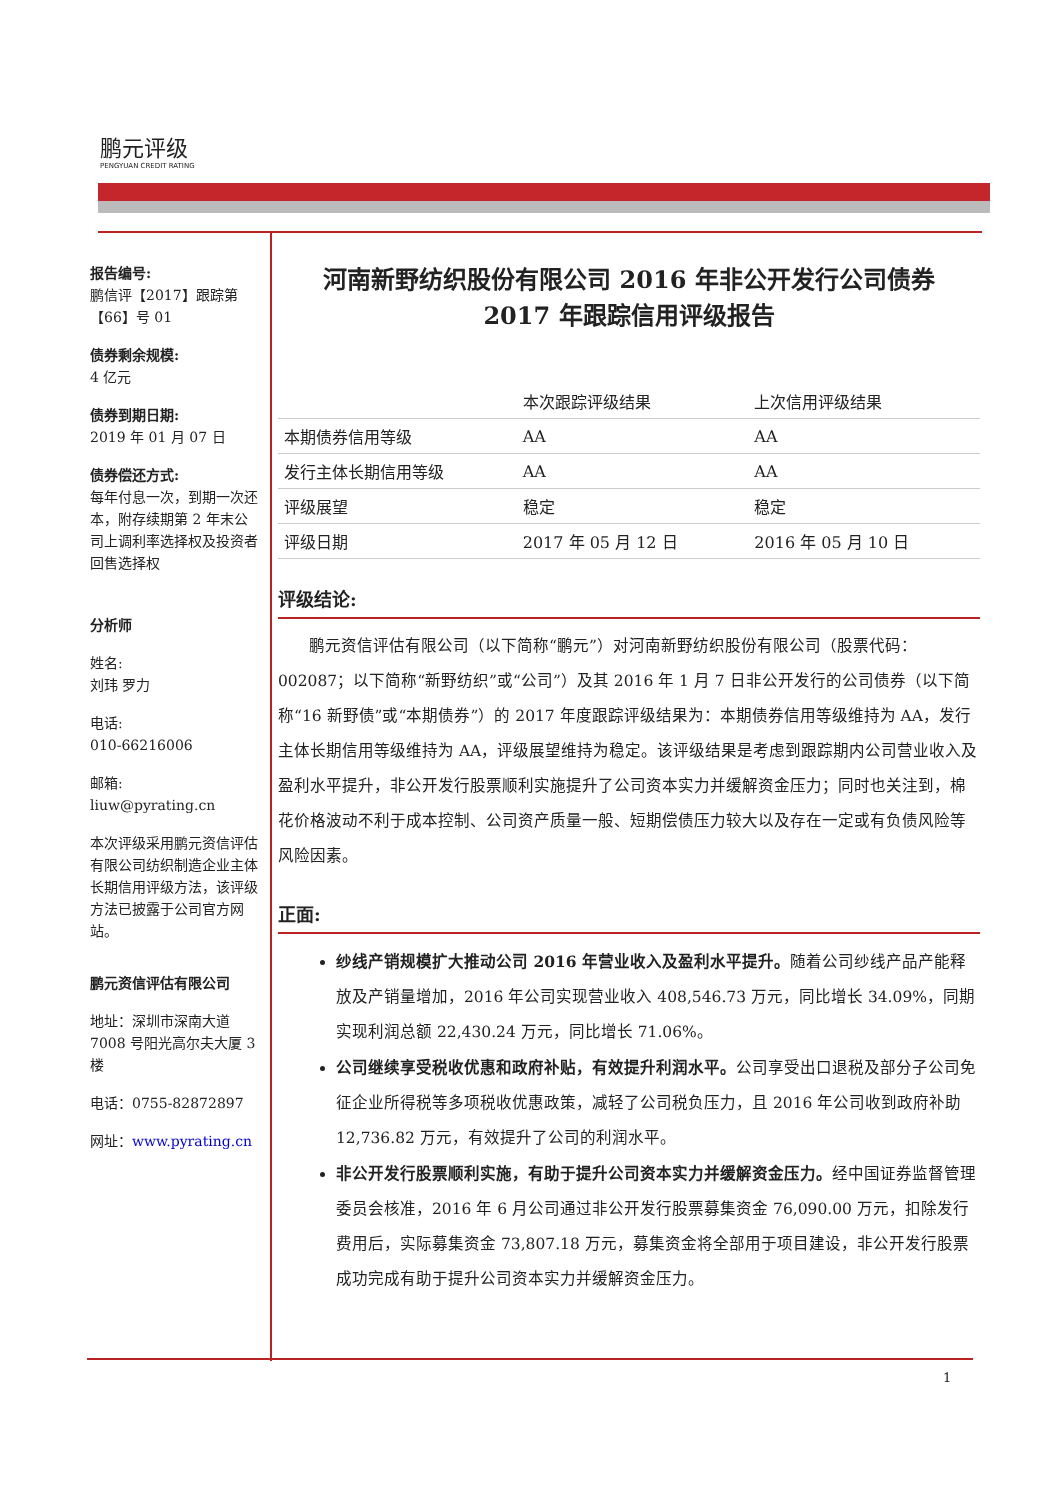鹏元评级
PENGYUAN CREDIT RATING
报告编号:
鹏信评【2017】跟踪第【66】号 01
债券剩余规模:
4 亿元
债券到期日期:
2019 年 01 月 07 日
债券偿还方式:
每年付息一次，到期一次还本，附存续期第 2 年末公司上调利率选择权及投资者回售选择权
分析师
姓名:
刘玮 罗力
电话:
010-66216006
邮箱:
liuw@pyrating.cn
本次评级采用鹏元资信评估有限公司纺织制造企业主体长期信用评级方法，该评级方法已披露于公司官方网站。
鹏元资信评估有限公司
地址：深圳市深南大道 7008 号阳光高尔夫大厦 3 楼
电话：0755-82872897
网址：www.pyrating.cn
河南新野纺织股份有限公司 2016 年非公开发行公司债券
2017 年跟踪信用评级报告
| | 本次跟踪评级结果 | 上次信用评级结果 |
| --- | --- | --- |
| 本期债券信用等级 | AA | AA |
| 发行主体长期信用等级 | AA | AA |
| 评级展望 | 稳定 | 稳定 |
| 评级日期 | 2017 年 05 月 12 日 | 2016 年 05 月 10 日 |
评级结论:
鹏元资信评估有限公司（以下简称“鹏元”）对河南新野纺织股份有限公司（股票代码：002087；以下简称“新野纺织”或“公司”）及其 2016 年 1 月 7 日非公开发行的公司债券（以下简称“16 新野债”或“本期债券”）的 2017 年度跟踪评级结果为：本期债券信用等级维持为 AA，发行主体长期信用等级维持为 AA，评级展望维持为稳定。该评级结果是考虑到跟踪期内公司营业收入及盈利水平提升，非公开发行股票顺利实施提升了公司资本实力并缓解资金压力；同时也关注到，棉花价格波动不利于成本控制、公司资产质量一般、短期偿债压力较大以及存在一定或有负债风险等风险因素。
正面:
纱线产销规模扩大推动公司 2016 年营业收入及盈利水平提升。随着公司纱线产品产能释放及产销量增加，2016 年公司实现营业收入 408,546.73 万元，同比增长 34.09%，同期实现利润总额 22,430.24 万元，同比增长 71.06%。
公司继续享受税收优惠和政府补贴，有效提升利润水平。公司享受出口退税及部分子公司免征企业所得税等多项税收优惠政策，减轻了公司税负压力，且 2016 年公司收到政府补助 12,736.82 万元，有效提升了公司的利润水平。
非公开发行股票顺利实施，有助于提升公司资本实力并缓解资金压力。经中国证券监督管理委员会核准，2016 年 6 月公司通过非公开发行股票募集资金 76,090.00 万元，扣除发行费用后，实际募集资金 73,807.18 万元，募集资金将全部用于项目建设，非公开发行股票成功完成有助于提升公司资本实力并缓解资金压力。
1